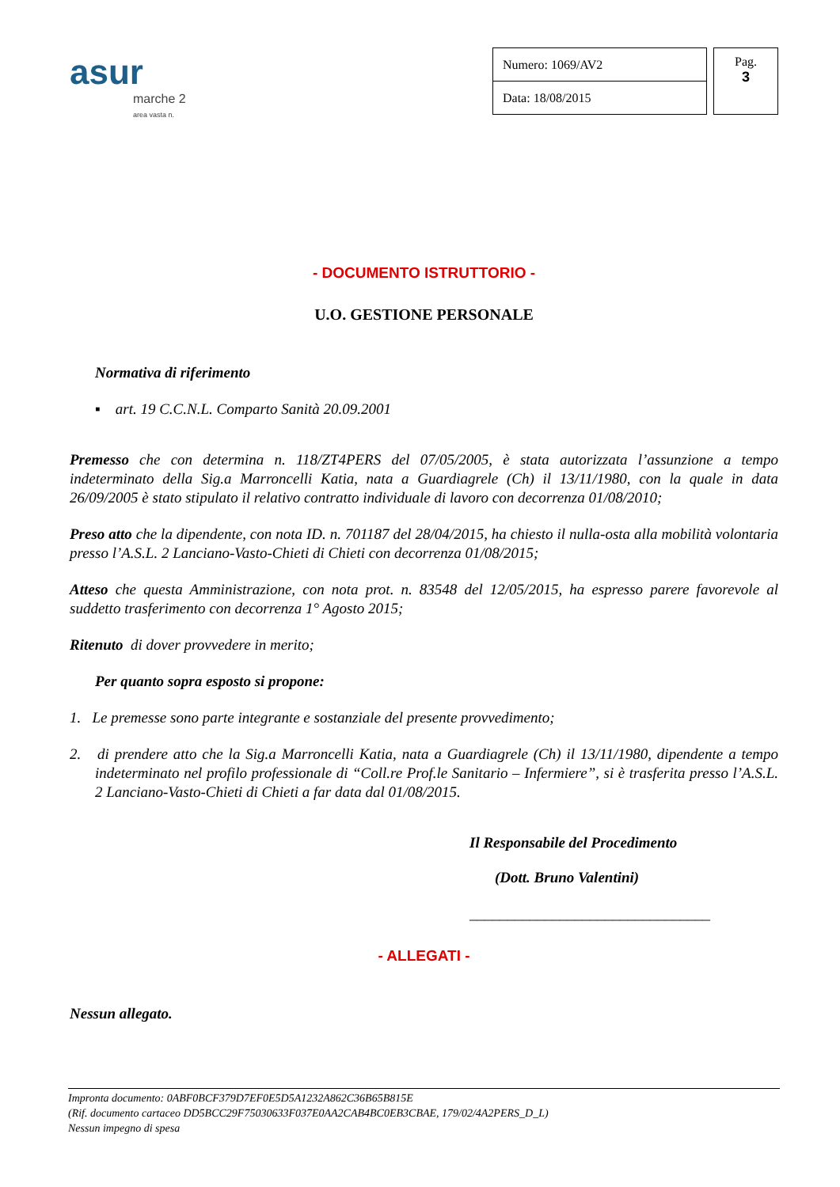asur
marche 2
area vasta n.
| Numero: 1069/AV2 |
| Data: 18/08/2015 |
Pag.
3
- DOCUMENTO ISTRUTTORIO -
U.O. GESTIONE PERSONALE
Normativa di riferimento
▪ art. 19 C.C.N.L. Comparto Sanità 20.09.2001
Premesso che con determina n. 118/ZT4PERS del 07/05/2005, è stata autorizzata l’assunzione a tempo indeterminato della Sig.a Marroncelli Katia, nata a Guardiagrele (Ch) il 13/11/1980, con la quale in data 26/09/2005 è stato stipulato il relativo contratto individuale di lavoro con decorrenza 01/08/2010;
Preso atto che la dipendente, con nota ID. n. 701187 del 28/04/2015, ha chiesto il nulla-osta alla mobilità volontaria presso l’A.S.L. 2 Lanciano-Vasto-Chieti di Chieti con decorrenza 01/08/2015;
Atteso che questa Amministrazione, con nota prot. n. 83548 del 12/05/2015, ha espresso parere favorevole al suddetto trasferimento con decorrenza 1° Agosto 2015;
Ritenuto di dover provvedere in merito;
Per quanto sopra esposto si propone:
1. Le premesse sono parte integrante e sostanziale del presente provvedimento;
2. di prendere atto che la Sig.a Marroncelli Katia, nata a Guardiagrele (Ch) il 13/11/1980, dipendente a tempo indeterminato nel profilo professionale di “Coll.re Prof.le Sanitario – Infermiere”, si è trasferita presso l’A.S.L. 2 Lanciano-Vasto-Chieti di Chieti a far data dal 01/08/2015.
Il Responsabile del Procedimento
(Dott. Bruno Valentini)
________________________________
- ALLEGATI -
Nessun allegato.
Impronta documento: 0ABF0BCF379D7EF0E5D5A1232A862C36B65B815E
(Rif. documento cartaceo DD5BCC29F75030633F037E0AA2CAB4BC0EB3CBAE, 179/02/4A2PERS_D_L)
Nessun impegno di spesa